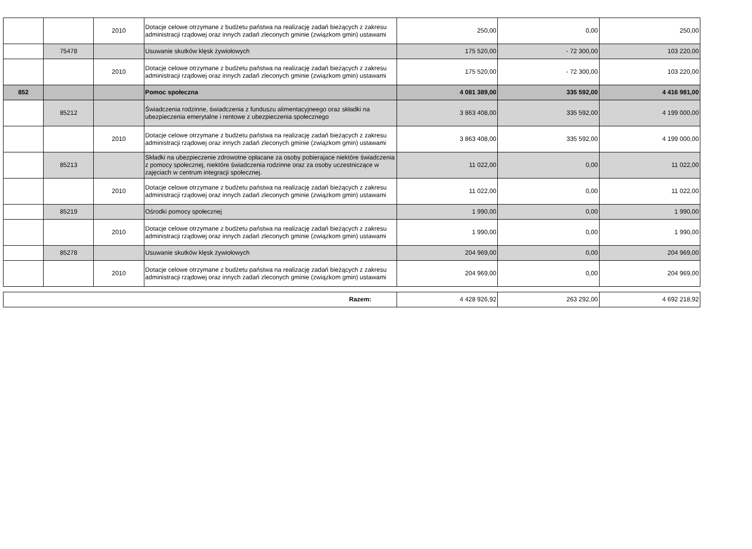| | | 2010 | Dotacje celowe otrzymane z budżetu państwa na realizację zadań bieżących z zakresu administracji rządowej oraz innych zadań zleconych gminie (związkom gmin) ustawami | 250,00 | 0,00 | 250,00 |
| | 75478 | | Usuwanie skutków klęsk żywiołowych | 175 520,00 | - 72 300,00 | 103 220,00 |
| | | 2010 | Dotacje celowe otrzymane z budżetu państwa na realizację zadań bieżących z zakresu administracji rządowej oraz innych zadań zleconych gminie (związkom gmin) ustawami | 175 520,00 | - 72 300,00 | 103 220,00 |
| 852 | | | Pomoc społeczna | 4 081 389,00 | 335 592,00 | 4 416 981,00 |
| | 85212 | | Świadczenia rodzinne, świadczenia z funduszu alimentacyjneego oraz składki na ubezpieczenia emerytalne i rentowe z ubezpieczenia społecznego | 3 863 408,00 | 335 592,00 | 4 199 000,00 |
| | | 2010 | Dotacje celowe otrzymane z budżetu państwa na realizację zadań bieżących z zakresu administracji rządowej oraz innych zadań zleconych gminie (związkom gmin) ustawami | 3 863 408,00 | 335 592,00 | 4 199 000,00 |
| | 85213 | | Składki na ubezpieczenie zdrowotne opłacane za osoby pobierajace niektóre świadczenia z pomocy społecznej, niektóre świadczenia rodzinne oraz za osoby uczestniczące w zajęciach w centrum integracji społecznej. | 11 022,00 | 0,00 | 11 022,00 |
| | | 2010 | Dotacje celowe otrzymane z budżetu państwa na realizację zadań bieżących z zakresu administracji rządowej oraz innych zadań zleconych gminie (związkom gmin) ustawami | 11 022,00 | 0,00 | 11 022,00 |
| | 85219 | | Ośrodki pomocy społecznej | 1 990,00 | 0,00 | 1 990,00 |
| | | 2010 | Dotacje celowe otrzymane z budżetu państwa na realizację zadań bieżących z zakresu administracji rządowej oraz innych zadań zleconych gminie (związkom gmin) ustawami | 1 990,00 | 0,00 | 1 990,00 |
| | 85278 | | Usuwanie skutków klęsk żywiołowych | 204 969,00 | 0,00 | 204 969,00 |
| | | 2010 | Dotacje celowe otrzymane z budżetu państwa na realizację zadań bieżących z zakresu administracji rządowej oraz innych zadań zleconych gminie (związkom gmin) ustawami | 204 969,00 | 0,00 | 204 969,00 |
| Razem: | 4 428 926,92 | 263 292,00 | 4 692 218,92 |